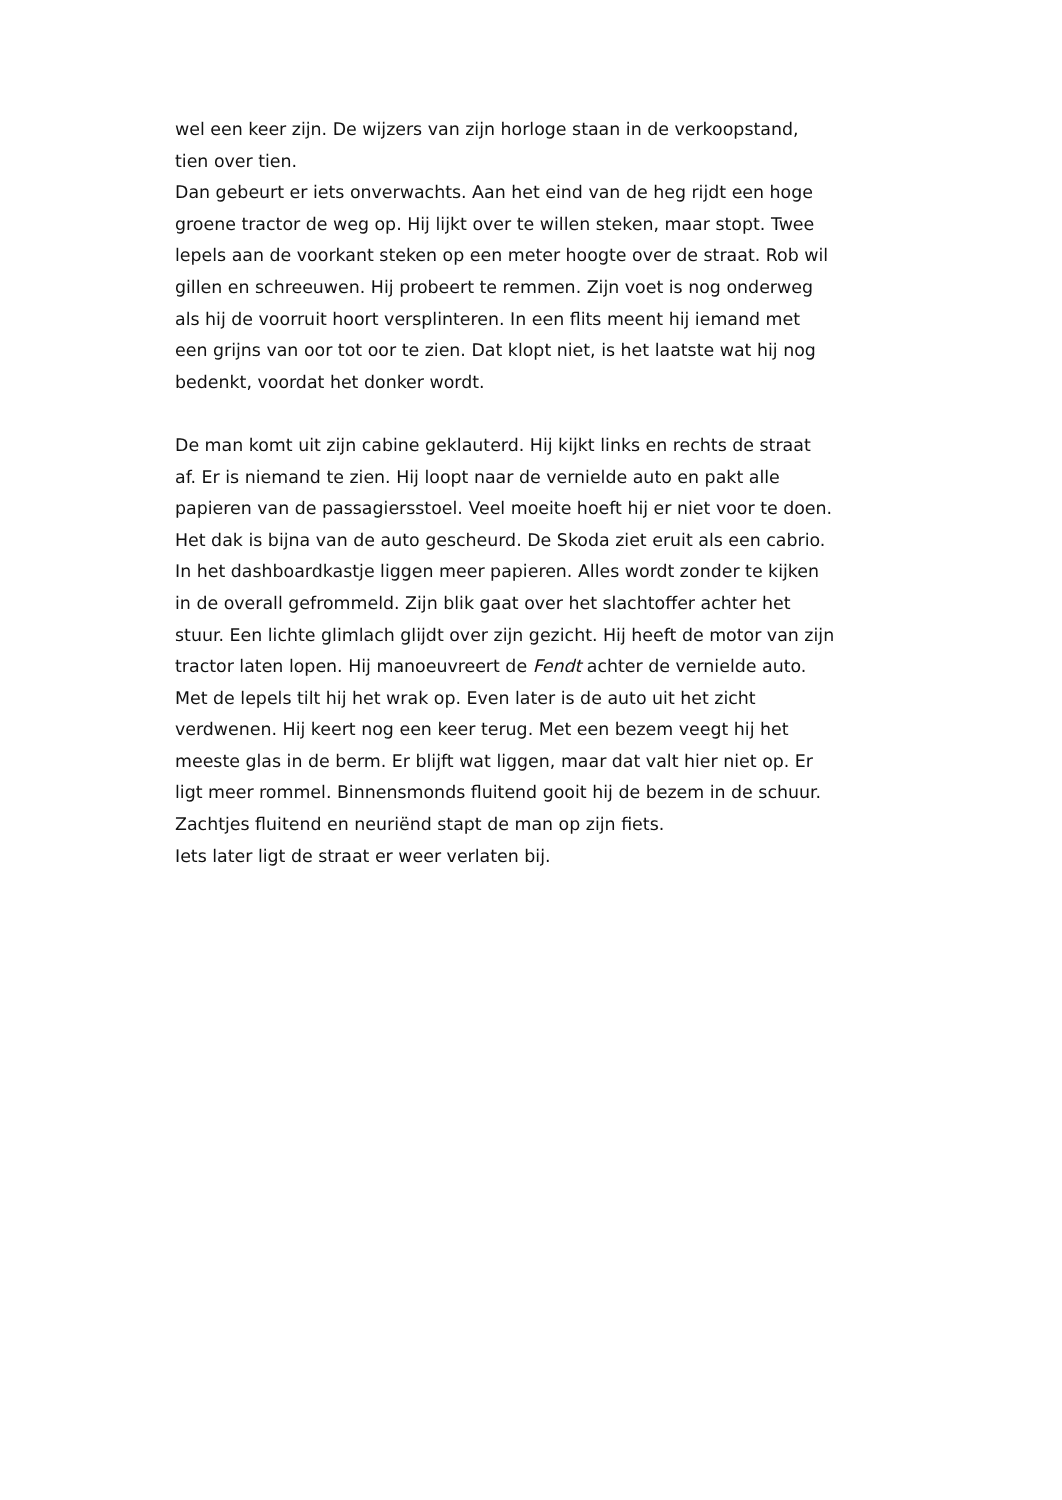wel een keer zijn. De wijzers van zijn horloge staan in de verkoopstand,
tien over tien.
Dan gebeurt er iets onverwachts. Aan het eind van de heg rijdt een hoge groene tractor de weg op. Hij lijkt over te willen steken, maar stopt. Twee lepels aan de voorkant steken op een meter hoogte over de straat. Rob wil gillen en schreeuwen. Hij probeert te remmen. Zijn voet is nog onderweg als hij de voorruit hoort versplinteren. In een flits meent hij iemand met een grijns van oor tot oor te zien. Dat klopt niet, is het laatste wat hij nog bedenkt, voordat het donker wordt.
De man komt uit zijn cabine geklauterd. Hij kijkt links en rechts de straat af. Er is niemand te zien. Hij loopt naar de vernielde auto en pakt alle papieren van de passagiersstoel. Veel moeite hoeft hij er niet voor te doen. Het dak is bijna van de auto gescheurd. De Skoda ziet eruit als een cabrio. In het dashboardkastje liggen meer papieren. Alles wordt zonder te kijken in de overall gefrommeld. Zijn blik gaat over het slachtoffer achter het stuur. Een lichte glimlach glijdt over zijn gezicht. Hij heeft de motor van zijn tractor laten lopen. Hij manoeuvreert de Fendt achter de vernielde auto. Met de lepels tilt hij het wrak op. Even later is de auto uit het zicht verdwenen. Hij keert nog een keer terug. Met een bezem veegt hij het meeste glas in de berm. Er blijft wat liggen, maar dat valt hier niet op. Er ligt meer rommel. Binnensmonds fluitend gooit hij de bezem in de schuur.
Zachtjes fluitend en neuriënd stapt de man op zijn fiets.
Iets later ligt de straat er weer verlaten bij.